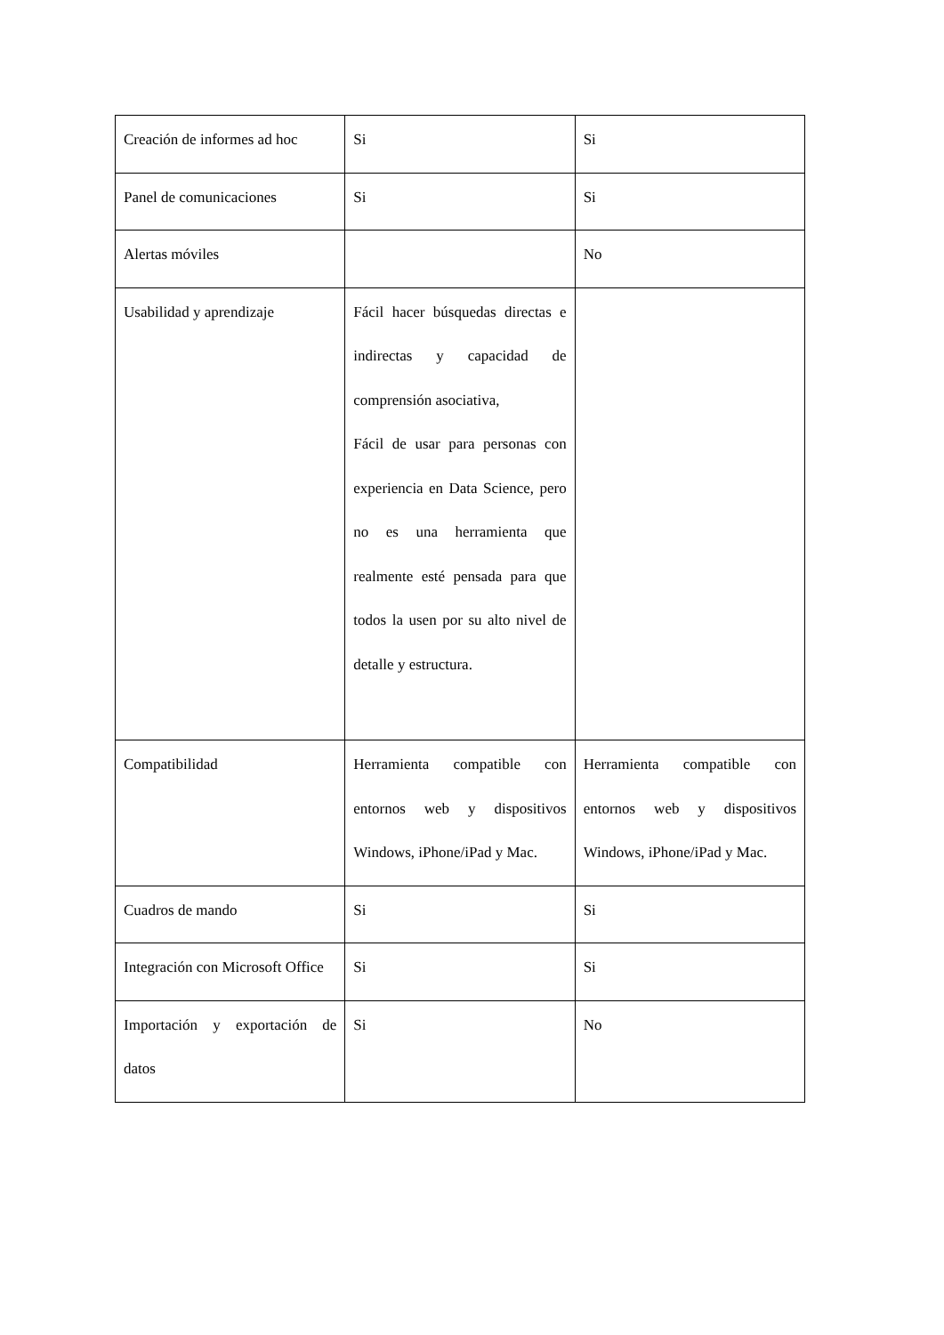| Creación de informes ad hoc | Si | Si |
| Panel de comunicaciones | Si | Si |
| Alertas móviles | | No |
| Usabilidad y aprendizaje | Fácil hacer búsquedas directas e indirectas y capacidad de comprensión asociativa, Fácil de usar para personas con experiencia en Data Science, pero no es una herramienta que realmente esté pensada para que todos la usen por su alto nivel de detalle y estructura. | |
| Compatibilidad | Herramienta compatible con entornos web y dispositivos Windows, iPhone/iPad y Mac. | Herramienta compatible con entornos web y dispositivos Windows, iPhone/iPad y Mac. |
| Cuadros de mando | Si | Si |
| Integración con Microsoft Office | Si | Si |
| Importación y exportación de datos | Si | No |